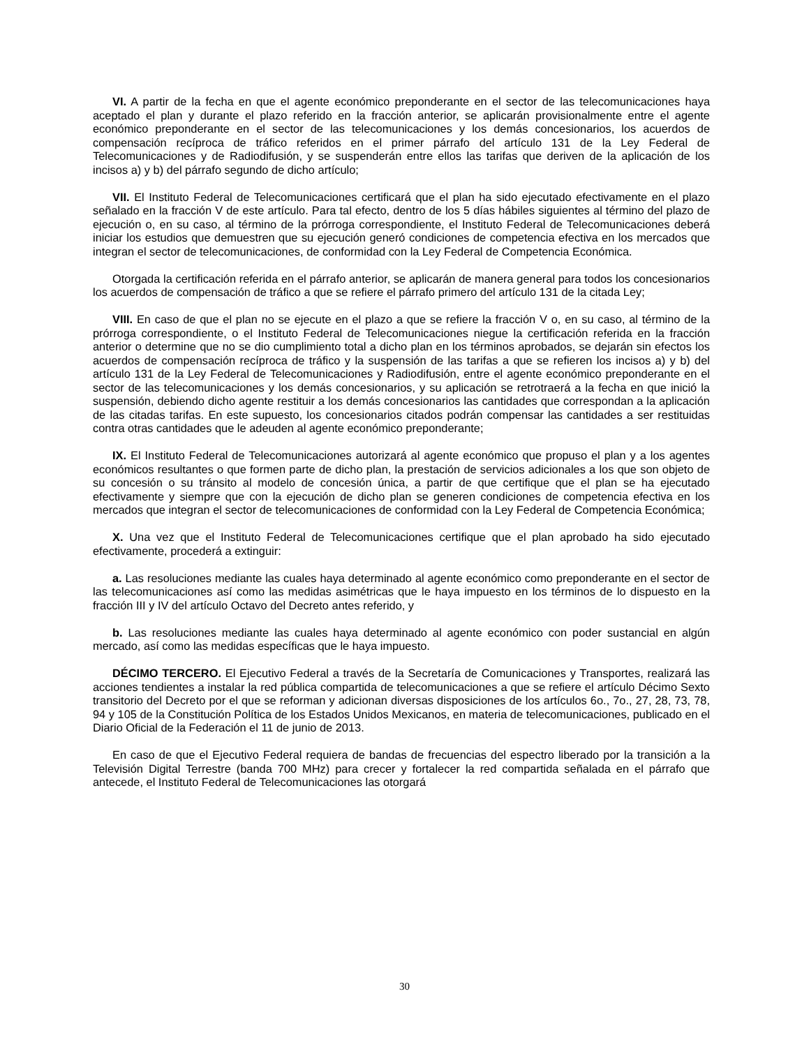VI. A partir de la fecha en que el agente económico preponderante en el sector de las telecomunicaciones haya aceptado el plan y durante el plazo referido en la fracción anterior, se aplicarán provisionalmente entre el agente económico preponderante en el sector de las telecomunicaciones y los demás concesionarios, los acuerdos de compensación recíproca de tráfico referidos en el primer párrafo del artículo 131 de la Ley Federal de Telecomunicaciones y de Radiodifusión, y se suspenderán entre ellos las tarifas que deriven de la aplicación de los incisos a) y b) del párrafo segundo de dicho artículo;
VII. El Instituto Federal de Telecomunicaciones certificará que el plan ha sido ejecutado efectivamente en el plazo señalado en la fracción V de este artículo. Para tal efecto, dentro de los 5 días hábiles siguientes al término del plazo de ejecución o, en su caso, al término de la prórroga correspondiente, el Instituto Federal de Telecomunicaciones deberá iniciar los estudios que demuestren que su ejecución generó condiciones de competencia efectiva en los mercados que integran el sector de telecomunicaciones, de conformidad con la Ley Federal de Competencia Económica.
Otorgada la certificación referida en el párrafo anterior, se aplicarán de manera general para todos los concesionarios los acuerdos de compensación de tráfico a que se refiere el párrafo primero del artículo 131 de la citada Ley;
VIII. En caso de que el plan no se ejecute en el plazo a que se refiere la fracción V o, en su caso, al término de la prórroga correspondiente, o el Instituto Federal de Telecomunicaciones niegue la certificación referida en la fracción anterior o determine que no se dio cumplimiento total a dicho plan en los términos aprobados, se dejarán sin efectos los acuerdos de compensación recíproca de tráfico y la suspensión de las tarifas a que se refieren los incisos a) y b) del artículo 131 de la Ley Federal de Telecomunicaciones y Radiodifusión, entre el agente económico preponderante en el sector de las telecomunicaciones y los demás concesionarios, y su aplicación se retrotraerá a la fecha en que inició la suspensión, debiendo dicho agente restituir a los demás concesionarios las cantidades que correspondan a la aplicación de las citadas tarifas. En este supuesto, los concesionarios citados podrán compensar las cantidades a ser restituidas contra otras cantidades que le adeuden al agente económico preponderante;
IX. El Instituto Federal de Telecomunicaciones autorizará al agente económico que propuso el plan y a los agentes económicos resultantes o que formen parte de dicho plan, la prestación de servicios adicionales a los que son objeto de su concesión o su tránsito al modelo de concesión única, a partir de que certifique que el plan se ha ejecutado efectivamente y siempre que con la ejecución de dicho plan se generen condiciones de competencia efectiva en los mercados que integran el sector de telecomunicaciones de conformidad con la Ley Federal de Competencia Económica;
X. Una vez que el Instituto Federal de Telecomunicaciones certifique que el plan aprobado ha sido ejecutado efectivamente, procederá a extinguir:
a. Las resoluciones mediante las cuales haya determinado al agente económico como preponderante en el sector de las telecomunicaciones así como las medidas asimétricas que le haya impuesto en los términos de lo dispuesto en la fracción III y IV del artículo Octavo del Decreto antes referido, y
b. Las resoluciones mediante las cuales haya determinado al agente económico con poder sustancial en algún mercado, así como las medidas específicas que le haya impuesto.
DÉCIMO TERCERO. El Ejecutivo Federal a través de la Secretaría de Comunicaciones y Transportes, realizará las acciones tendientes a instalar la red pública compartida de telecomunicaciones a que se refiere el artículo Décimo Sexto transitorio del Decreto por el que se reforman y adicionan diversas disposiciones de los artículos 6o., 7o., 27, 28, 73, 78, 94 y 105 de la Constitución Política de los Estados Unidos Mexicanos, en materia de telecomunicaciones, publicado en el Diario Oficial de la Federación el 11 de junio de 2013.
En caso de que el Ejecutivo Federal requiera de bandas de frecuencias del espectro liberado por la transición a la Televisión Digital Terrestre (banda 700 MHz) para crecer y fortalecer la red compartida señalada en el párrafo que antecede, el Instituto Federal de Telecomunicaciones las otorgará
30